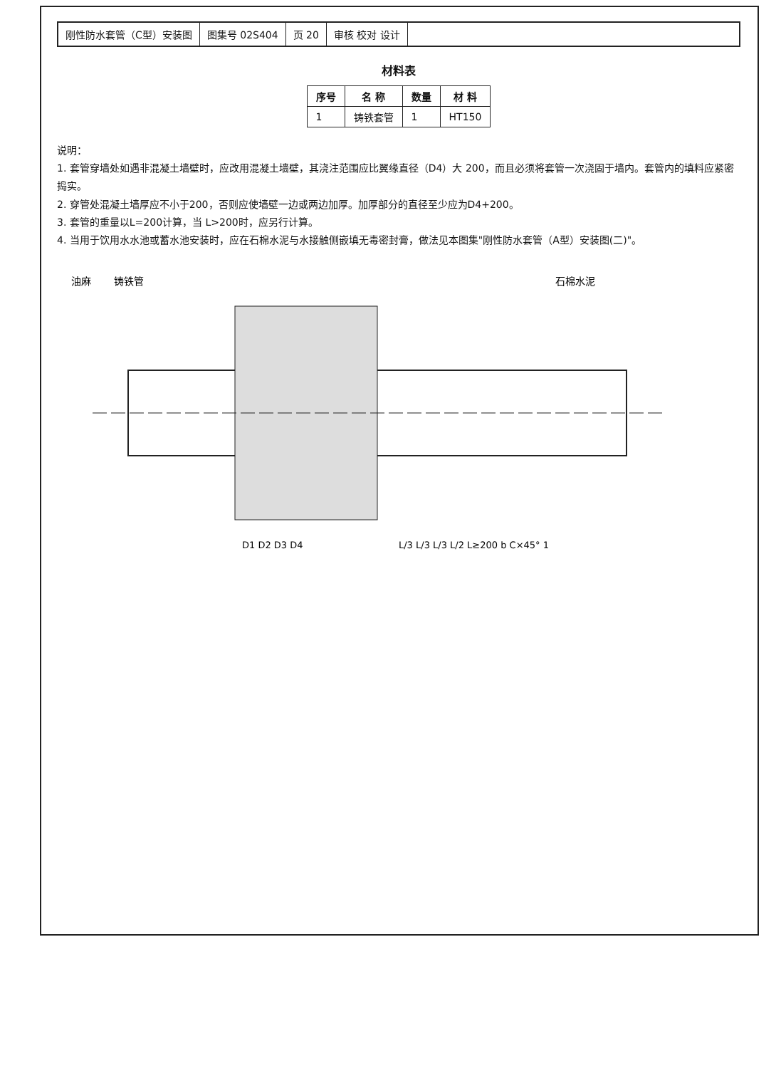刚性防水套管（C型）安装图 图集号 02S404 页 20 审核 校对 设计
材料表
| 序号 | 名 称 | 数量 | 材 料 |
| --- | --- | --- | --- |
| 1 | 铸铁套管 | 1 | HT150 |
说明：
1. 套管穿墙处如遇非混凝土墙壁时，应改用混凝土墙壁，其浇注范围应比翼缘直径（D4）大 200，而且必须将套管一次浇固于墙内。套管内的填料应紧密捣实。
2. 穿管处混凝土墙厚应不小于200，否则应使墙壁一边或两边加厚。加厚部分的直径至少应为D4+200。
3. 套管的重量以L=200计算，当 L>200时，应另行计算。
4. 当用于饮用水水池或蓄水池安装时，应在石棉水泥与水接触侧嵌填无毒密封膏，做法见本图集"刚性防水套管（A型）安装图(二)"。
油麻
铸铁管
石棉水泥
D1 D2 D3 D4
L/3 L/3 L/3 L/2 L≥200 b C×45° 1